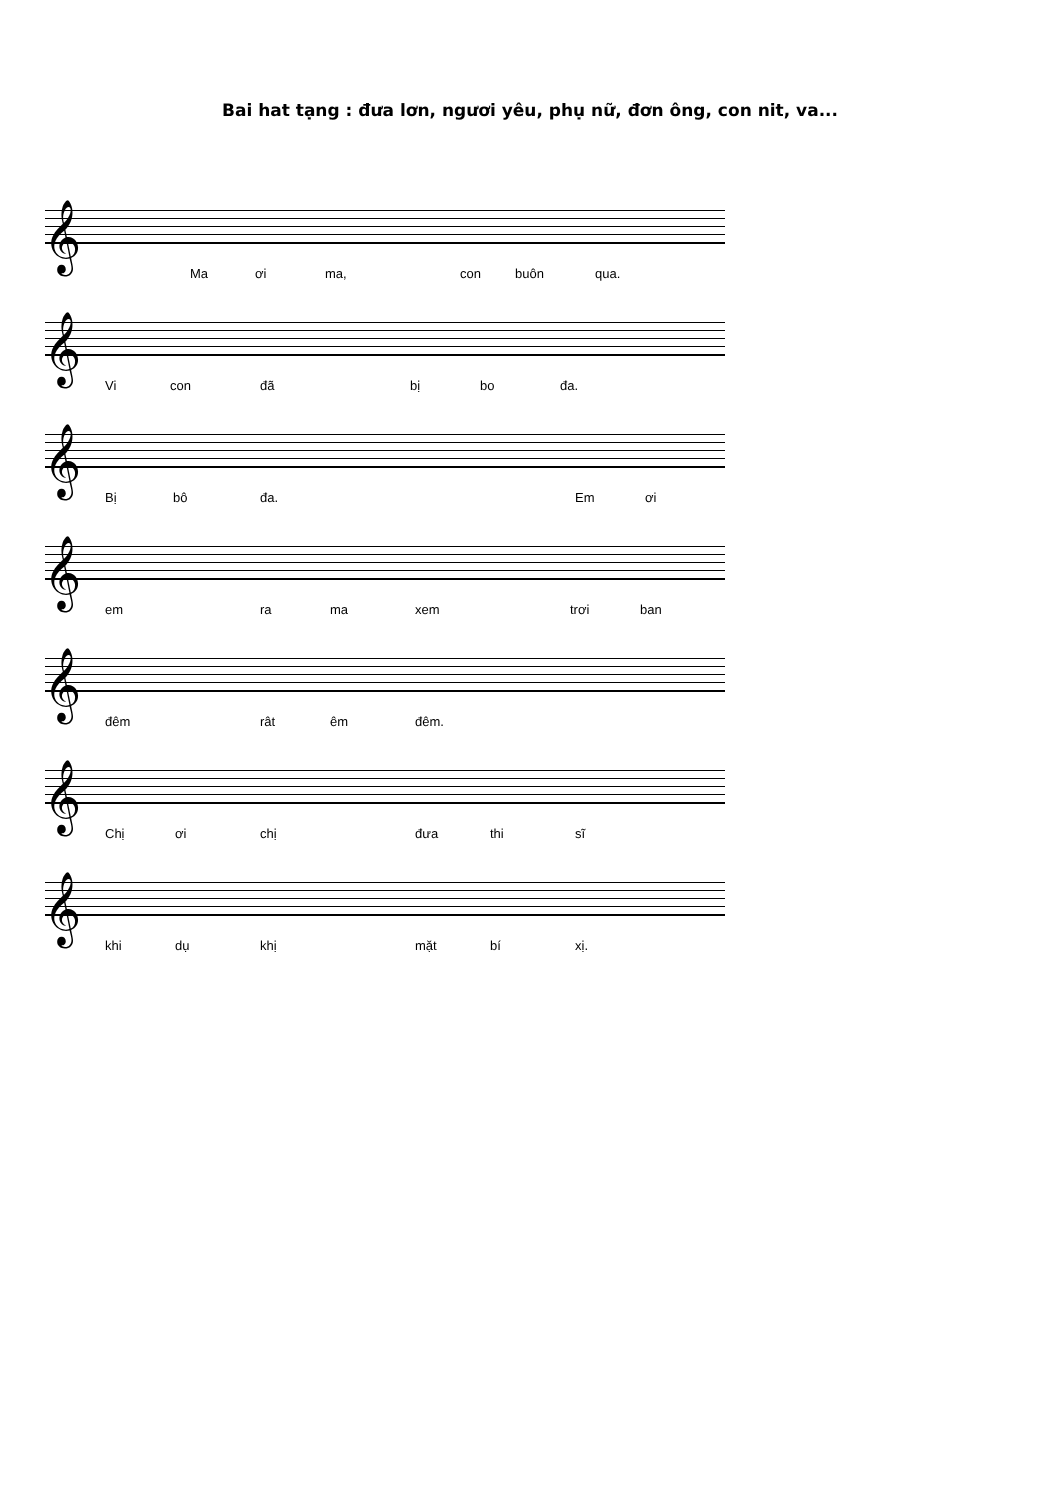Bai hat tạng : đưa lơn, ngươi yêu, phụ nữ, đơn ông, con nit, va...
𝄞
Ma ơi ma, con buôn qua.
𝄞
Vi con đã bị bo đa.
𝄞
Bị bô đa. Em ơi
𝄞
em ra ma xem trơi ban
𝄞
đêm rât êm đêm.
𝄞
Chị ơi chị đưa thi sĩ
𝄞
khi dụ khị mặt bí xị.